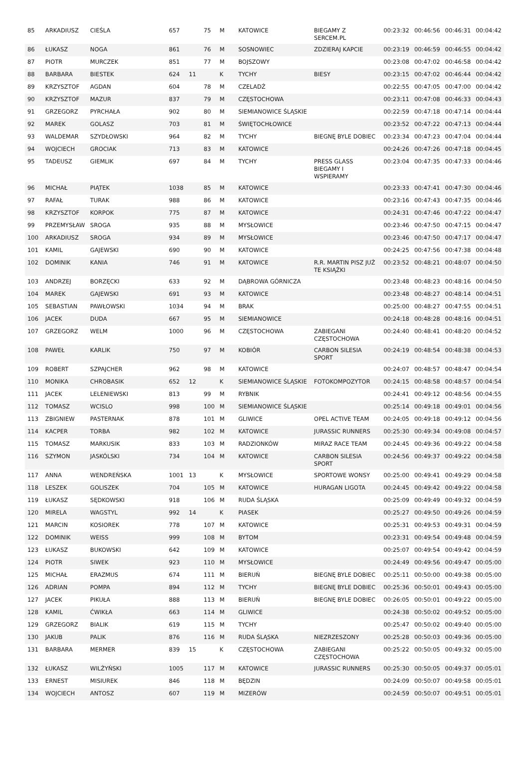| 85 | ARKADIUSZ | CIEŚLA | 657 | | 75 | M | KATOWICE | BIEGAMY Z SERCEM.PL | 00:23:32 | 00:46:56 | 00:46:31 | 00:04:42 |
| 86 | ŁUKASZ | NOGA | 861 | | 76 | M | SOSNOWIEC | ZDZIERAJ KAPCIE | 00:23:19 | 00:46:59 | 00:46:55 | 00:04:42 |
| 87 | PIOTR | MURCZEK | 851 | | 77 | M | BOJSZOWY | | 00:23:08 | 00:47:02 | 00:46:58 | 00:04:42 |
| 88 | BARBARA | BIESTEK | 624 | 11 | | K | TYCHY | BIESY | 00:23:15 | 00:47:02 | 00:46:44 | 00:04:42 |
| 89 | KRZYSZTOF | AGDAN | 604 | | 78 | M | CZELADŹ | | 00:22:55 | 00:47:05 | 00:47:00 | 00:04:42 |
| 90 | KRZYSZTOF | MAZUR | 837 | | 79 | M | CZĘSTOCHOWA | | 00:23:11 | 00:47:08 | 00:46:33 | 00:04:43 |
| 91 | GRZEGORZ | PYRCHAŁA | 902 | | 80 | M | SIEMIANOWICE ŚLĄSKIE | | 00:22:59 | 00:47:18 | 00:47:14 | 00:04:44 |
| 92 | MAREK | GOLASZ | 703 | | 81 | M | ŚWIĘTOCHŁOWICE | | 00:23:52 | 00:47:22 | 00:47:13 | 00:04:44 |
| 93 | WALDEMAR | SZYDŁOWSKI | 964 | | 82 | M | TYCHY | BIEGNĘ BYLE DOBIEC | 00:23:34 | 00:47:23 | 00:47:04 | 00:04:44 |
| 94 | WOJCIECH | GROCIAK | 713 | | 83 | M | KATOWICE | | 00:24:26 | 00:47:26 | 00:47:18 | 00:04:45 |
| 95 | TADEUSZ | GIEMLIK | 697 | | 84 | M | TYCHY | PRESS GLASS BIEGAMY I WSPIERAMY | 00:23:04 | 00:47:35 | 00:47:33 | 00:04:46 |
| 96 | MICHAŁ | PIĄTEK | 1038 | | 85 | M | KATOWICE | | 00:23:33 | 00:47:41 | 00:47:30 | 00:04:46 |
| 97 | RAFAŁ | TURAK | 988 | | 86 | M | KATOWICE | | 00:23:16 | 00:47:43 | 00:47:35 | 00:04:46 |
| 98 | KRZYSZTOF | KORPOK | 775 | | 87 | M | KATOWICE | | 00:24:31 | 00:47:46 | 00:47:22 | 00:04:47 |
| 99 | PRZEMYSŁAW | SROGA | 935 | | 88 | M | MYSŁOWICE | | 00:23:46 | 00:47:50 | 00:47:15 | 00:04:47 |
| 100 | ARKADIUSZ | SROGA | 934 | | 89 | M | MYSŁOWICE | | 00:23:46 | 00:47:50 | 00:47:17 | 00:04:47 |
| 101 | KAMIL | GAJEWSKI | 690 | | 90 | M | KATOWICE | | 00:24:25 | 00:47:56 | 00:47:38 | 00:04:48 |
| 102 | DOMINIK | KANIA | 746 | | 91 | M | KATOWICE | R.R. MARTIN PISZ JUŻ TE KSIĄŻKI | 00:23:52 | 00:48:21 | 00:48:07 | 00:04:50 |
| 103 | ANDRZEJ | BORZĘCKI | 633 | | 92 | M | DĄBROWA GÓRNICZA | | 00:23:48 | 00:48:23 | 00:48:16 | 00:04:50 |
| 104 | MAREK | GAJEWSKI | 691 | | 93 | M | KATOWICE | | 00:23:48 | 00:48:27 | 00:48:14 | 00:04:51 |
| 105 | SEBASTIAN | PAWŁOWSKI | 1034 | | 94 | M | BRAK | | 00:25:00 | 00:48:27 | 00:47:55 | 00:04:51 |
| 106 | JACEK | DUDA | 667 | | 95 | M | SIEMIANOWICE | | 00:24:18 | 00:48:28 | 00:48:16 | 00:04:51 |
| 107 | GRZEGORZ | WELM | 1000 | | 96 | M | CZĘSTOCHOWA | ZABIEGANI CZĘSTOCHOWA | 00:24:40 | 00:48:41 | 00:48:20 | 00:04:52 |
| 108 | PAWEŁ | KARLIK | 750 | | 97 | M | KOBIÓR | CARBON SILESIA SPORT | 00:24:19 | 00:48:54 | 00:48:38 | 00:04:53 |
| 109 | ROBERT | SZPAJCHER | 962 | | 98 | M | KATOWICE | | 00:24:07 | 00:48:57 | 00:48:47 | 00:04:54 |
| 110 | MONIKA | CHROBASIK | 652 | 12 | | K | SIEMIANOWICE ŚLĄSKIE | FOTOKOMPOZYTOR | 00:24:15 | 00:48:58 | 00:48:57 | 00:04:54 |
| 111 | JACEK | LELENIEWSKI | 813 | | 99 | M | RYBNIK | | 00:24:41 | 00:49:12 | 00:48:56 | 00:04:55 |
| 112 | TOMASZ | WCISLO | 998 | | 100 | M | SIEMIANOWICE ŚLĄSKIE | | 00:25:14 | 00:49:18 | 00:49:01 | 00:04:56 |
| 113 | ZBIGNIEW | PASTERNAK | 878 | | 101 | M | GLIWICE | OPEL ACTIVE TEAM | 00:24:05 | 00:49:18 | 00:49:12 | 00:04:56 |
| 114 | KACPER | TORBA | 982 | | 102 | M | KATOWICE | JURASSIC RUNNERS | 00:25:30 | 00:49:34 | 00:49:08 | 00:04:57 |
| 115 | TOMASZ | MARKUSIK | 833 | | 103 | M | RADZIONKÓW | MIRAZ RACE TEAM | 00:24:45 | 00:49:36 | 00:49:22 | 00:04:58 |
| 116 | SZYMON | JASKÓLSKI | 734 | | 104 | M | KATOWICE | CARBON SILESIA SPORT | 00:24:56 | 00:49:37 | 00:49:22 | 00:04:58 |
| 117 | ANNA | WENDREŃSKA | 1001 | 13 | | K | MYSŁOWICE | SPORTOWE WONSY | 00:25:00 | 00:49:41 | 00:49:29 | 00:04:58 |
| 118 | LESZEK | GOLISZEK | 704 | | 105 | M | KATOWICE | HURAGAN LIGOTA | 00:24:45 | 00:49:42 | 00:49:22 | 00:04:58 |
| 119 | ŁUKASZ | SĘDKOWSKI | 918 | | 106 | M | RUDA ŚLĄSKA | | 00:25:09 | 00:49:49 | 00:49:32 | 00:04:59 |
| 120 | MIRELA | WAGSTYL | 992 | 14 | | K | PIASEK | | 00:25:27 | 00:49:50 | 00:49:26 | 00:04:59 |
| 121 | MARCIN | KOSIOREK | 778 | | 107 | M | KATOWICE | | 00:25:31 | 00:49:53 | 00:49:31 | 00:04:59 |
| 122 | DOMINIK | WEISS | 999 | | 108 | M | BYTOM | | 00:23:31 | 00:49:54 | 00:49:48 | 00:04:59 |
| 123 | ŁUKASZ | BUKOWSKI | 642 | | 109 | M | KATOWICE | | 00:25:07 | 00:49:54 | 00:49:42 | 00:04:59 |
| 124 | PIOTR | SIWEK | 923 | | 110 | M | MYSŁOWICE | | 00:24:49 | 00:49:56 | 00:49:47 | 00:05:00 |
| 125 | MICHAŁ | ERAZMUS | 674 | | 111 | M | BIERUŃ | BIEGNĘ BYLE DOBIEC | 00:25:11 | 00:50:00 | 00:49:38 | 00:05:00 |
| 126 | ADRIAN | POMPA | 894 | | 112 | M | TYCHY | BIEGNĘ BYLE DOBIEC | 00:25:36 | 00:50:01 | 00:49:43 | 00:05:00 |
| 127 | JACEK | PIKUŁA | 888 | | 113 | M | BIERUŃ | BIEGNĘ BYLE DOBIEC | 00:26:05 | 00:50:01 | 00:49:22 | 00:05:00 |
| 128 | KAMIL | ĆWIKŁA | 663 | | 114 | M | GLIWICE | | 00:24:38 | 00:50:02 | 00:49:52 | 00:05:00 |
| 129 | GRZEGORZ | BIALIK | 619 | | 115 | M | TYCHY | | 00:25:47 | 00:50:02 | 00:49:40 | 00:05:00 |
| 130 | JAKUB | PALIK | 876 | | 116 | M | RUDA ŚLĄSKA | NIEZRZESZONY | 00:25:28 | 00:50:03 | 00:49:36 | 00:05:00 |
| 131 | BARBARA | MERMER | 839 | 15 | | K | CZĘSTOCHOWA | ZABIEGANI CZĘSTOCHOWA | 00:25:22 | 00:50:05 | 00:49:32 | 00:05:00 |
| 132 | ŁUKASZ | WILŻYŃSKI | 1005 | | 117 | M | KATOWICE | JURASSIC RUNNERS | 00:25:30 | 00:50:05 | 00:49:37 | 00:05:01 |
| 133 | ERNEST | MISIUREK | 846 | | 118 | M | BĘDZIN | | 00:24:09 | 00:50:07 | 00:49:58 | 00:05:01 |
| 134 | WOJCIECH | ANTOSZ | 607 | | 119 | M | MIZERÓW | | 00:24:59 | 00:50:07 | 00:49:51 | 00:05:01 |